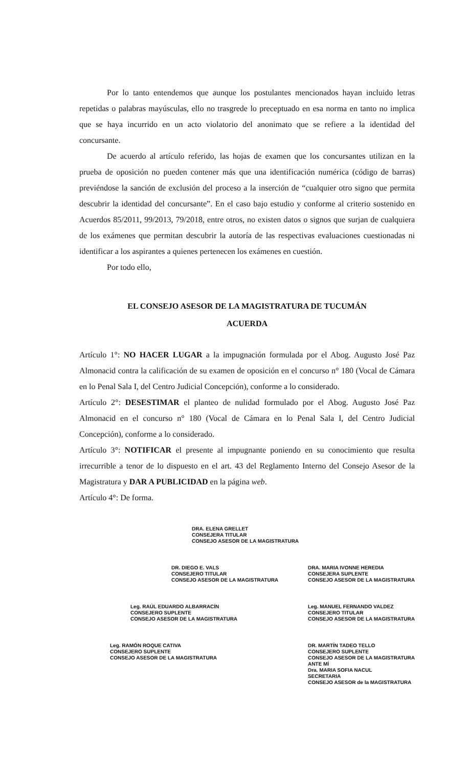Por lo tanto entendemos que aunque los postulantes mencionados hayan incluido letras repetidas o palabras mayúsculas, ello no trasgrede lo preceptuado en esa norma en tanto no implica que se haya incurrido en un acto violatorio del anonimato que se refiere a la identidad del concursante.
De acuerdo al artículo referido, las hojas de examen que los concursantes utilizan en la prueba de oposición no pueden contener más que una identificación numérica (código de barras) previéndose la sanción de exclusión del proceso a la inserción de “cualquier otro signo que permita descubrir la identidad del concursante”. En el caso bajo estudio y conforme al criterio sostenido en Acuerdos 85/2011, 99/2013, 79/2018, entre otros, no existen datos o signos que surjan de cualquiera de los exámenes que permitan descubrir la autoría de las respectivas evaluaciones cuestionadas ni identificar a los aspirantes a quienes pertenecen los exámenes en cuestión.
Por todo ello,
EL CONSEJO ASESOR DE LA MAGISTRATURA DE TUCUMÁN
ACUERDA
Artículo 1°: NO HACER LUGAR a la impugnación formulada por el Abog. Augusto José Paz Almonacid contra la calificación de su examen de oposición en el concurso n° 180 (Vocal de Cámara en lo Penal Sala I, del Centro Judicial Concepción), conforme a lo considerado.
Artículo 2°: DESESTIMAR el planteo de nulidad formulado por el Abog. Augusto José Paz Almonacid en el concurso n° 180 (Vocal de Cámara en lo Penal Sala I, del Centro Judicial Concepción), conforme a lo considerado.
Artículo 3°: NOTIFICAR el presente al impugnante poniendo en su conocimiento que resulta irrecurrible a tenor de lo dispuesto en el art. 43 del Reglamento Interno del Consejo Asesor de la Magistratura y DAR A PUBLICIDAD en la página web.
Artículo 4°: De forma.
DRA. ELENA GRELLET
CONSEJERA TITULAR
CONSEJO ASESOR DE LA MAGISTRATURA
DR. DIEGO E. VALS
CONSEJERO TITULAR
CONSEJO ASESOR DE LA MAGISTRATURA
DRA. MARIA IVONNE HEREDIA
CONSEJERA SUPLENTE
CONSEJO ASESOR DE LA MAGISTRATURA
Leg. RAÚL EDUARDO ALBARRACÍN
CONSEJERO SUPLENTE
CONSEJO ASESOR DE LA MAGISTRATURA
Leg. MANUEL FERNANDO VALDEZ
CONSEJERO TITULAR
CONSEJO ASESOR DE LA MAGISTRATURA
Leg. RAMÓN ROQUE CATIVA
CONSEJERO SUPLENTE
CONSEJO ASESOR DE LA MAGISTRATURA
DR. MARTÍN TADEO TELLO
CONSEJERO SUPLENTE
CONSEJO ASESOR DE LA MAGISTRATURA
ANTE MÍ
Dra. MARIA SOFIA NACUL
SECRETARIA
CONSEJO ASESOR de la MAGISTRATURA